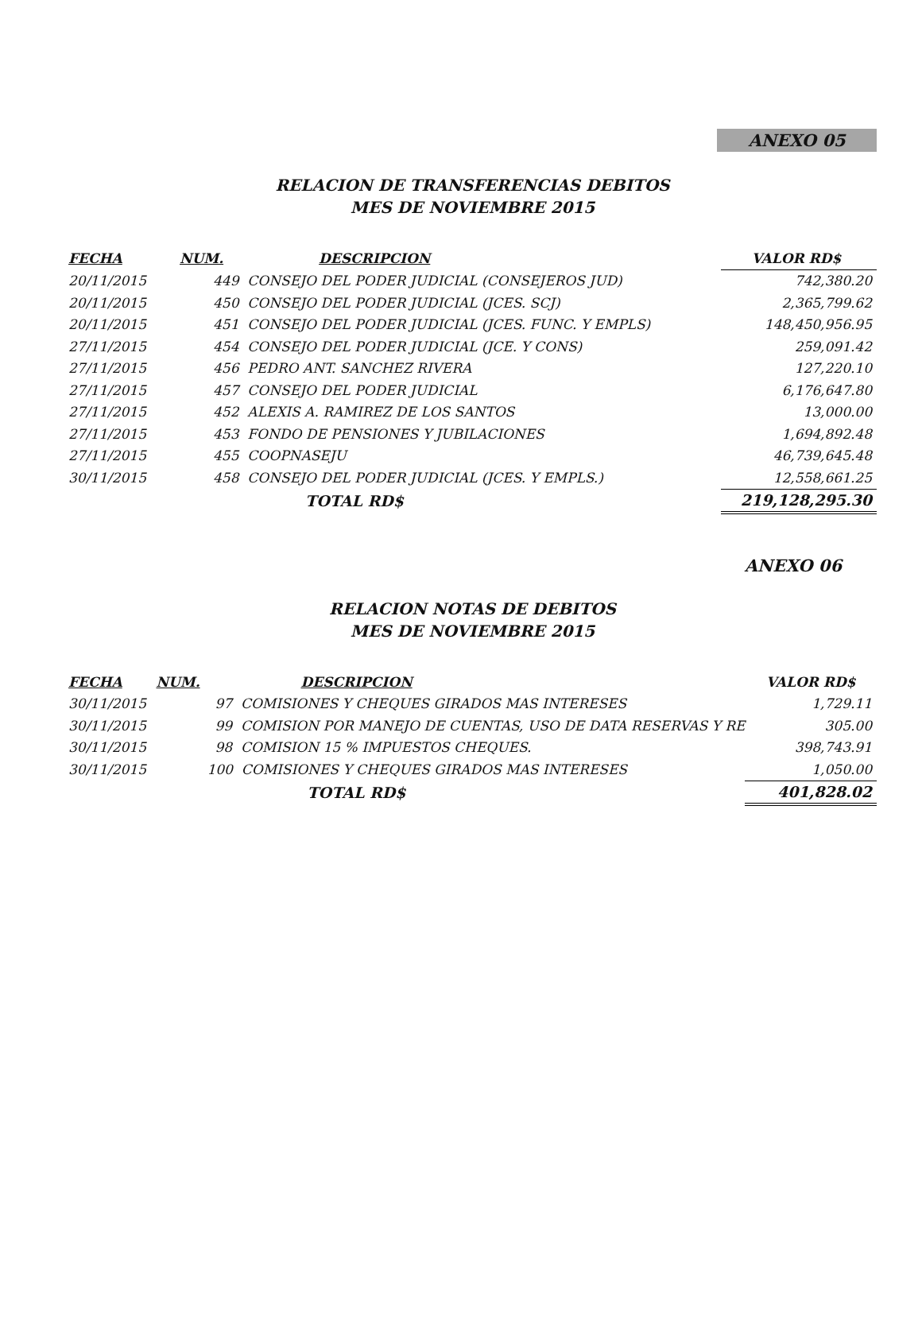ANEXO 05
RELACION DE TRANSFERENCIAS DEBITOS
MES DE NOVIEMBRE 2015
| FECHA | NUM. | DESCRIPCION | VALOR RD$ |
| --- | --- | --- | --- |
| 20/11/2015 | 449 CONSEJO DEL PODER JUDICIAL (CONSEJEROS JUD) | | 742,380.20 |
| 20/11/2015 | 450 CONSEJO DEL PODER JUDICIAL (JCES. SCJ) | | 2,365,799.62 |
| 20/11/2015 | 451 CONSEJO DEL PODER JUDICIAL (JCES. FUNC. Y EMPLS) | | 148,450,956.95 |
| 27/11/2015 | 454 CONSEJO DEL PODER JUDICIAL (JCE. Y CONS) | | 259,091.42 |
| 27/11/2015 | 456 PEDRO ANT. SANCHEZ RIVERA | | 127,220.10 |
| 27/11/2015 | 457 CONSEJO DEL PODER JUDICIAL | | 6,176,647.80 |
| 27/11/2015 | 452 ALEXIS A. RAMIREZ DE LOS SANTOS | | 13,000.00 |
| 27/11/2015 | 453 FONDO DE PENSIONES Y JUBILACIONES | | 1,694,892.48 |
| 27/11/2015 | 455 COOPNASEJU | | 46,739,645.48 |
| 30/11/2015 | 458 CONSEJO DEL PODER JUDICIAL (JCES. Y EMPLS.) | | 12,558,661.25 |
| | TOTAL RD$ | | 219,128,295.30 |
ANEXO 06
RELACION NOTAS DE DEBITOS
MES DE NOVIEMBRE 2015
| FECHA | NUM. | DESCRIPCION | VALOR RD$ |
| --- | --- | --- | --- |
| 30/11/2015 | 97 COMISIONES Y CHEQUES GIRADOS MAS INTERESES | | 1,729.11 |
| 30/11/2015 | 99 COMISION POR MANEJO DE CUENTAS, USO DE DATA RESERVAS Y RE | | 305.00 |
| 30/11/2015 | 98 COMISION 15 % IMPUESTOS CHEQUES. | | 398,743.91 |
| 30/11/2015 | 100 COMISIONES Y CHEQUES GIRADOS MAS INTERESES | | 1,050.00 |
| | TOTAL RD$ | | 401,828.02 |